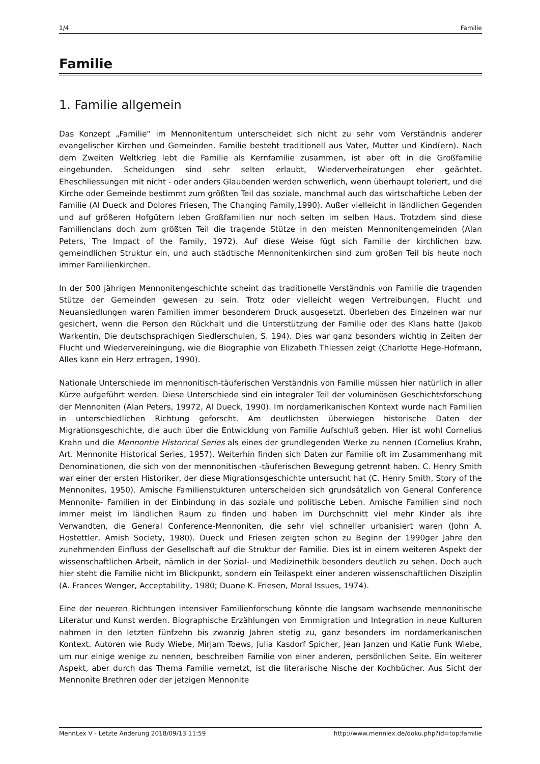1/4 Familie
Familie
1. Familie allgemein
Das Konzept „Familie“ im Mennonitentum unterscheidet sich nicht zu sehr vom Verständnis anderer evangelischer Kirchen und Gemeinden. Familie besteht traditionell aus Vater, Mutter und Kind(ern). Nach dem Zweiten Weltkrieg lebt die Familie als Kernfamilie zusammen, ist aber oft in die Großfamilie eingebunden. Scheidungen sind sehr selten erlaubt, Wiederverheiratungen eher geächtet. Eheschliessungen mit nicht - oder anders Glaubenden werden schwerlich, wenn überhaupt toleriert, und die Kirche oder Gemeinde bestimmt zum größten Teil das soziale, manchmal auch das wirtschaftiche Leben der Familie (Al Dueck and Dolores Friesen, The Changing Family,1990). Außer vielleicht in ländlichen Gegenden und auf größeren Hofgütern leben Großfamilien nur noch selten im selben Haus. Trotzdem sind diese Familienclans doch zum größten Teil die tragende Stütze in den meisten Mennonitengemeinden (Alan Peters, The Impact of the Family, 1972). Auf diese Weise fügt sich Familie der kirchlichen bzw. gemeindlichen Struktur ein, und auch städtische Mennonitenkirchen sind zum großen Teil bis heute noch immer Familienkirchen.
In der 500 jährigen Mennonitengeschichte scheint das traditionelle Verständnis von Familie die tragenden Stütze der Gemeinden gewesen zu sein. Trotz oder vielleicht wegen Vertreibungen, Flucht und Neuansiedlungen waren Familien immer besonderem Druck ausgesetzt. Überleben des Einzelnen war nur gesichert, wenn die Person den Rückhalt und die Unterstützung der Familie oder des Klans hatte (Jakob Warkentin, Die deutschsprachigen Siedlerschulen, S. 194). Dies war ganz besonders wichtig in Zeiten der Flucht und Wiedervereiningung, wie die Biographie von Elizabeth Thiessen zeigt (Charlotte Hege-Hofmann, Alles kann ein Herz ertragen, 1990).
Nationale Unterschiede im mennonitisch-täuferischen Verständnis von Familie müssen hier natürlich in aller Kürze aufgeführt werden. Diese Unterschiede sind ein integraler Teil der voluminösen Geschichtsforschung der Mennoniten (Alan Peters, 19972, Al Dueck, 1990). Im nordamerikanischen Kontext wurde nach Familien in unterschiedlichen Richtung geforscht. Am deutlichsten überwiegen historische Daten der Migrationsgeschichte, die auch über die Entwicklung von Familie Aufschluß geben. Hier ist wohl Cornelius Krahn und die Mennontie Historical Series als eines der grundlegenden Werke zu nennen (Cornelius Krahn, Art. Mennonite Historical Series, 1957). Weiterhin finden sich Daten zur Familie oft im Zusammenhang mit Denominationen, die sich von der mennonitischen -täuferischen Bewegung getrennt haben. C. Henry Smith war einer der ersten Historiker, der diese Migrationsgeschichte untersucht hat (C. Henry Smith, Story of the Mennonites, 1950). Amische Familienstukturen unterscheiden sich grundsätzlich von General Conference Mennonite- Familien in der Einbindung in das soziale und politische Leben. Amische Familien sind noch immer meist im ländlichen Raum zu finden und haben im Durchschnitt viel mehr Kinder als ihre Verwandten, die General Conference-Mennoniten, die sehr viel schneller urbanisiert waren (John A. Hostettler, Amish Society, 1980). Dueck und Friesen zeigten schon zu Beginn der 1990ger Jahre den zunehmenden Einfluss der Gesellschaft auf die Struktur der Familie. Dies ist in einem weiteren Aspekt der wissenschaftlichen Arbeit, nämlich in der Sozial- und Medizinethik besonders deutlich zu sehen. Doch auch hier steht die Familie nicht im Blickpunkt, sondern ein Teilaspekt einer anderen wissenschaftlichen Disziplin (A. Frances Wenger, Acceptability, 1980; Duane K. Friesen, Moral Issues, 1974).
Eine der neueren Richtungen intensiver Familienforschung könnte die langsam wachsende mennonitische Literatur und Kunst werden. Biographische Erzählungen von Emmigration und Integration in neue Kulturen nahmen in den letzten fünfzehn bis zwanzig Jahren stetig zu, ganz besonders im nordamerkanischen Kontext. Autoren wie Rudy Wiebe, Mirjam Toews, Julia Kasdorf Spicher, Jean Janzen und Katie Funk Wiebe, um nur einige wenige zu nennen, beschreiben Familie von einer anderen, persönlichen Seite. Ein weiterer Aspekt, aber durch das Thema Familie vernetzt, ist die literarische Nische der Kochbücher. Aus Sicht der Mennonite Brethren oder der jetzigen Mennonite
MennLex V - Letzte Änderung 2018/09/13 11:59 http://www.mennlex.de/doku.php?id=top:familie